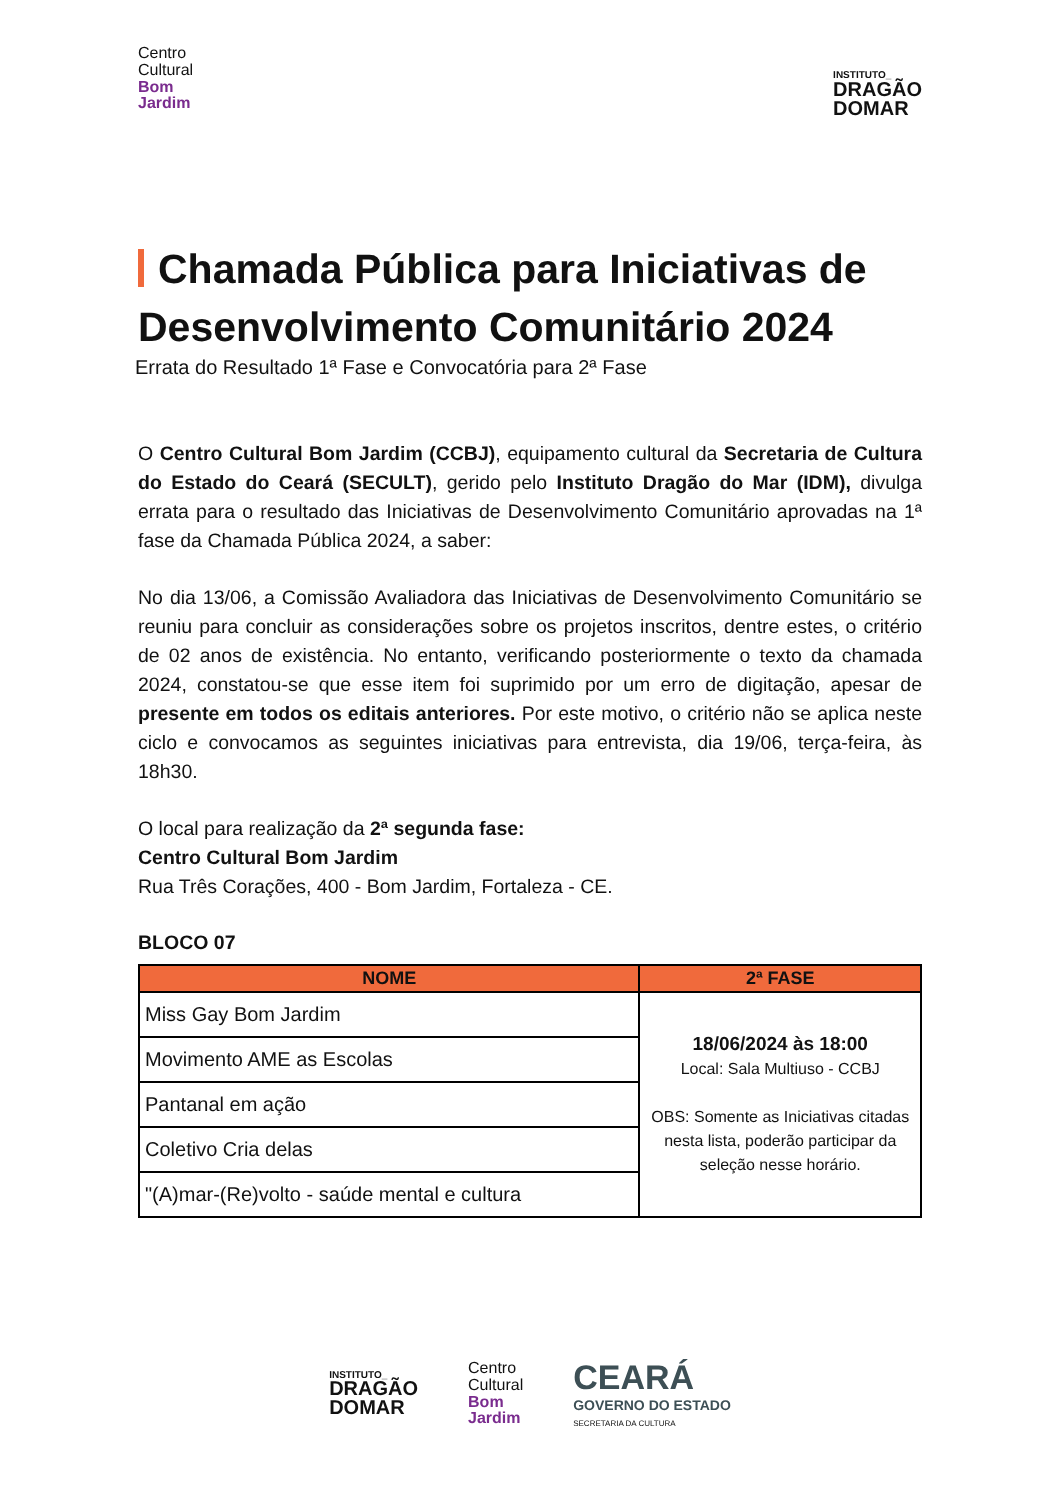Centro
Cultural
Bom
Jardim
INSTITUTO_
DRAGÃO
DOMAR
Chamada Pública para Iniciativas de Desenvolvimento Comunitário 2024
Errata do Resultado 1ª Fase e Convocatória para 2ª Fase
O Centro Cultural Bom Jardim (CCBJ), equipamento cultural da Secretaria de Cultura do Estado do Ceará (SECULT), gerido pelo Instituto Dragão do Mar (IDM), divulga errata para o resultado das Iniciativas de Desenvolvimento Comunitário aprovadas na 1ª fase da Chamada Pública 2024, a saber:
No dia 13/06, a Comissão Avaliadora das Iniciativas de Desenvolvimento Comunitário se reuniu para concluir as considerações sobre os projetos inscritos, dentre estes, o critério de 02 anos de existência. No entanto, verificando posteriormente o texto da chamada 2024, constatou-se que esse item foi suprimido por um erro de digitação, apesar de presente em todos os editais anteriores. Por este motivo, o critério não se aplica neste ciclo e convocamos as seguintes iniciativas para entrevista, dia 19/06, terça-feira, às 18h30.
O local para realização da 2ª segunda fase:
Centro Cultural Bom Jardim
Rua Três Corações, 400 - Bom Jardim, Fortaleza - CE.
BLOCO 07
| NOME | 2ª FASE |
| --- | --- |
| Miss Gay Bom Jardim | 18/06/2024 às 18:00 Local: Sala Multiuso - CCBJ OBS: Somente as Iniciativas citadas nesta lista, poderão participar da seleção nesse horário. |
| Movimento AME as Escolas | |
| Pantanal em ação | |
| Coletivo Cria delas | |
| "(A)mar-(Re)volto - saúde mental e cultura | |
INSTITUTO_
DRAGÃO
DOMAR
Centro
Cultural
Bom
Jardim
CEARÁ
GOVERNO DO ESTADO
SECRETARIA DA CULTURA